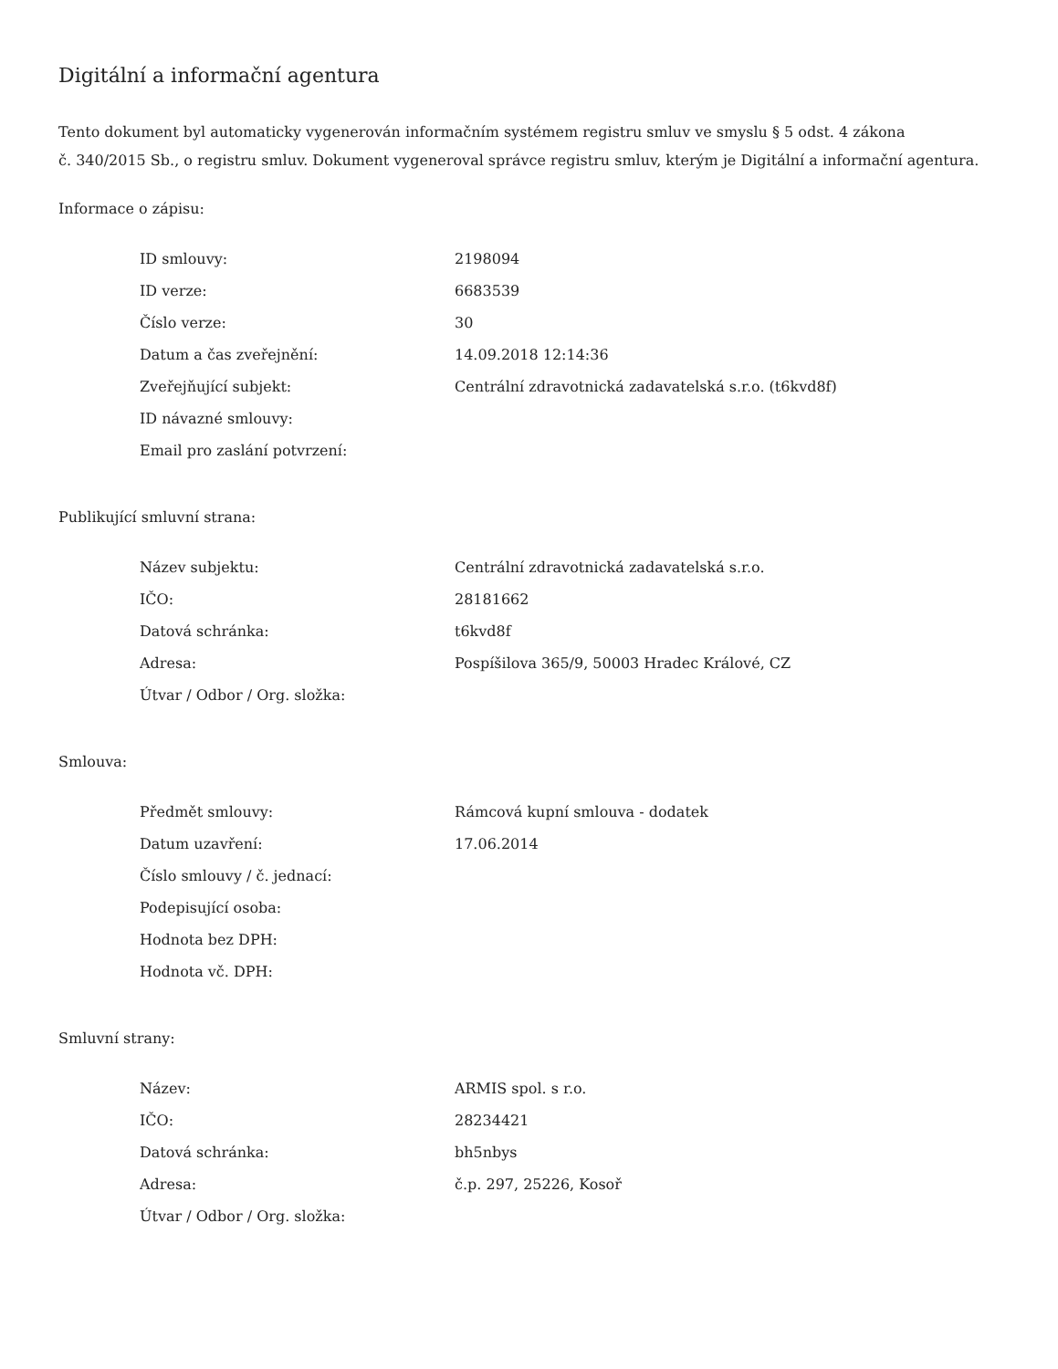Digitální a informační agentura
Tento dokument byl automaticky vygenerován informačním systémem registru smluv ve smyslu § 5 odst. 4 zákona
č. 340/2015 Sb., o registru smluv. Dokument vygeneroval správce registru smluv, kterým je Digitální a informační agentura.
Informace o zápisu:
| ID smlouvy: | 2198094 |
| ID verze: | 6683539 |
| Číslo verze: | 30 |
| Datum a čas zveřejnění: | 14.09.2018 12:14:36 |
| Zveřejňující subjekt: | Centrální zdravotnická zadavatelská s.r.o. (t6kvd8f) |
| ID návazné smlouvy: | |
| Email pro zaslání potvrzení: | |
Publikující smluvní strana:
| Název subjektu: | Centrální zdravotnická zadavatelská s.r.o. |
| IČO: | 28181662 |
| Datová schránka: | t6kvd8f |
| Adresa: | Pospíšilova 365/9, 50003 Hradec Králové, CZ |
| Útvar / Odbor / Org. složka: | |
Smlouva:
| Předmět smlouvy: | Rámcová kupní smlouva - dodatek |
| Datum uzavření: | 17.06.2014 |
| Číslo smlouvy / č. jednací: | |
| Podepisující osoba: | |
| Hodnota bez DPH: | |
| Hodnota vč. DPH: | |
Smluvní strany:
| Název: | ARMIS spol. s r.o. |
| IČO: | 28234421 |
| Datová schránka: | bh5nbys |
| Adresa: | č.p. 297, 25226, Kosoř |
| Útvar / Odbor / Org. složka: | |